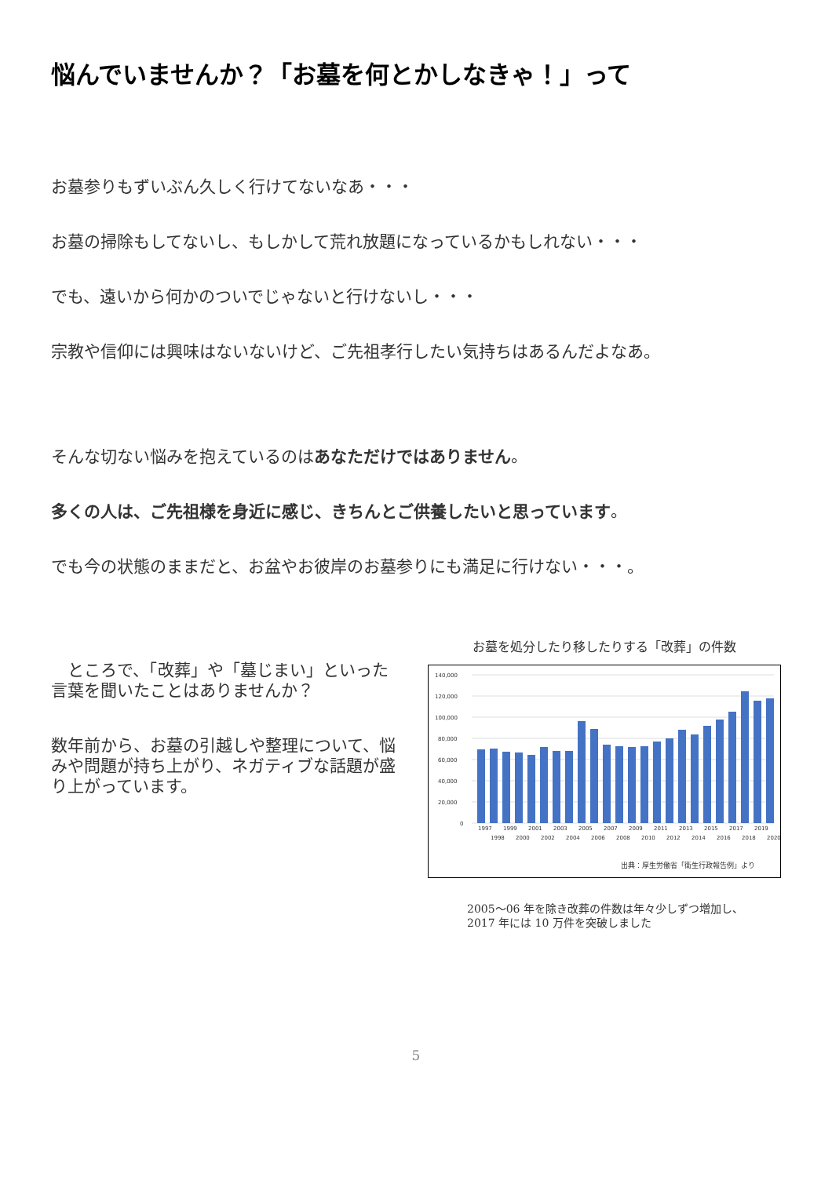悩んでいませんか？「お墓を何とかしなきゃ！」って
お墓参りもずいぶん久しく行けてないなあ・・・
お墓の掃除もしてないし、もしかして荒れ放題になっているかもしれない・・・
でも、遠いから何かのついでじゃないと行けないし・・・
宗教や信仰には興味はないないけど、ご先祖孝行したい気持ちはあるんだよなあ。
そんな切ない悩みを抱えているのはあなただけではありません。
多くの人は、ご先祖様を身近に感じ、きちんとご供養したいと思っています。
でも今の状態のままだと、お盆やお彼岸のお墓参りにも満足に行けない・・・。
　ところで、「改葬」や「墓じまい」といった言葉を聞いたことはありませんか？
数年前から、お墓の引越しや整理について、悩みや問題が持ち上がり、ネガティブな話題が盛り上がっています。
お墓を処分したり移したりする「改葬」の件数
140,000
120,000
100,000
80,000
60,000
40,000
20,000
0
1997
1998
1999
2000
2001
2002
2003
2004
2005
2006
2007
2008
2009
2010
2011
2012
2013
2014
2015
2016
2017
2018
2019
2020
出典：厚生労働省「衛生行政報告例」より
2005〜06 年を除き改葬の件数は年々少しずつ増加し、
2017 年には 10 万件を突破しました
5